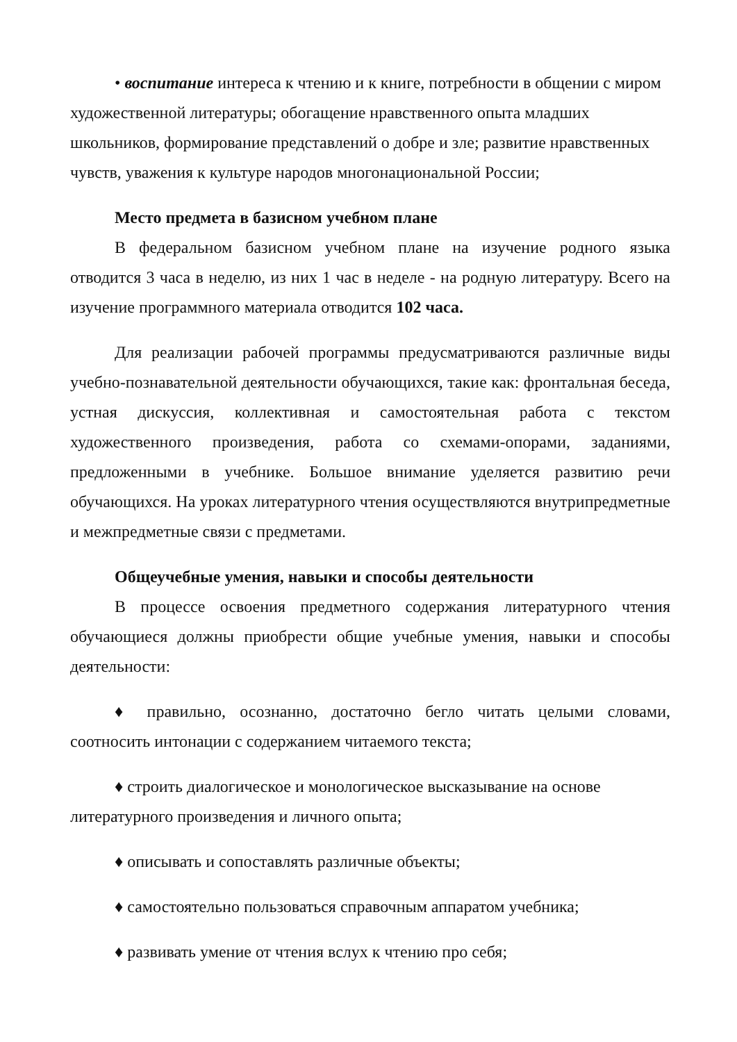• воспитание интереса к чтению и к книге, потребности в общении с миром художественной литературы; обогащение нравственного опыта младших школьников, формирование представлений о добре и зле; развитие нравственных чувств, уважения к культуре народов многонациональной России;
Место предмета в базисном учебном плане
В федеральном базисном учебном плане на изучение родного языка отводится 3 часа в неделю, из них 1 час в неделе - на родную литературу. Всего на изучение программного материала отводится 102 часа.
Для реализации рабочей программы предусматриваются различные виды учебно-познавательной деятельности обучающихся, такие как: фронтальная беседа, устная дискуссия, коллективная и самостоятельная работа с текстом художественного произведения, работа со схемами-опорами, заданиями, предложенными в учебнике. Большое внимание уделяется развитию речи обучающихся. На уроках литературного чтения осуществляются внутрипредметные и межпредметные связи с предметами.
Общеучебные умения, навыки и способы деятельности
В процессе освоения предметного содержания литературного чтения обучающиеся должны приобрести общие учебные умения, навыки и способы деятельности:
♦ правильно, осознанно, достаточно бегло читать целыми словами, соотносить интонации с содержанием читаемого текста;
♦ строить диалогическое и монологическое высказывание на основе литературного произведения и личного опыта;
♦ описывать и сопоставлять различные объекты;
♦ самостоятельно пользоваться справочным аппаратом учебника;
♦ развивать умение от чтения вслух к чтению про себя;